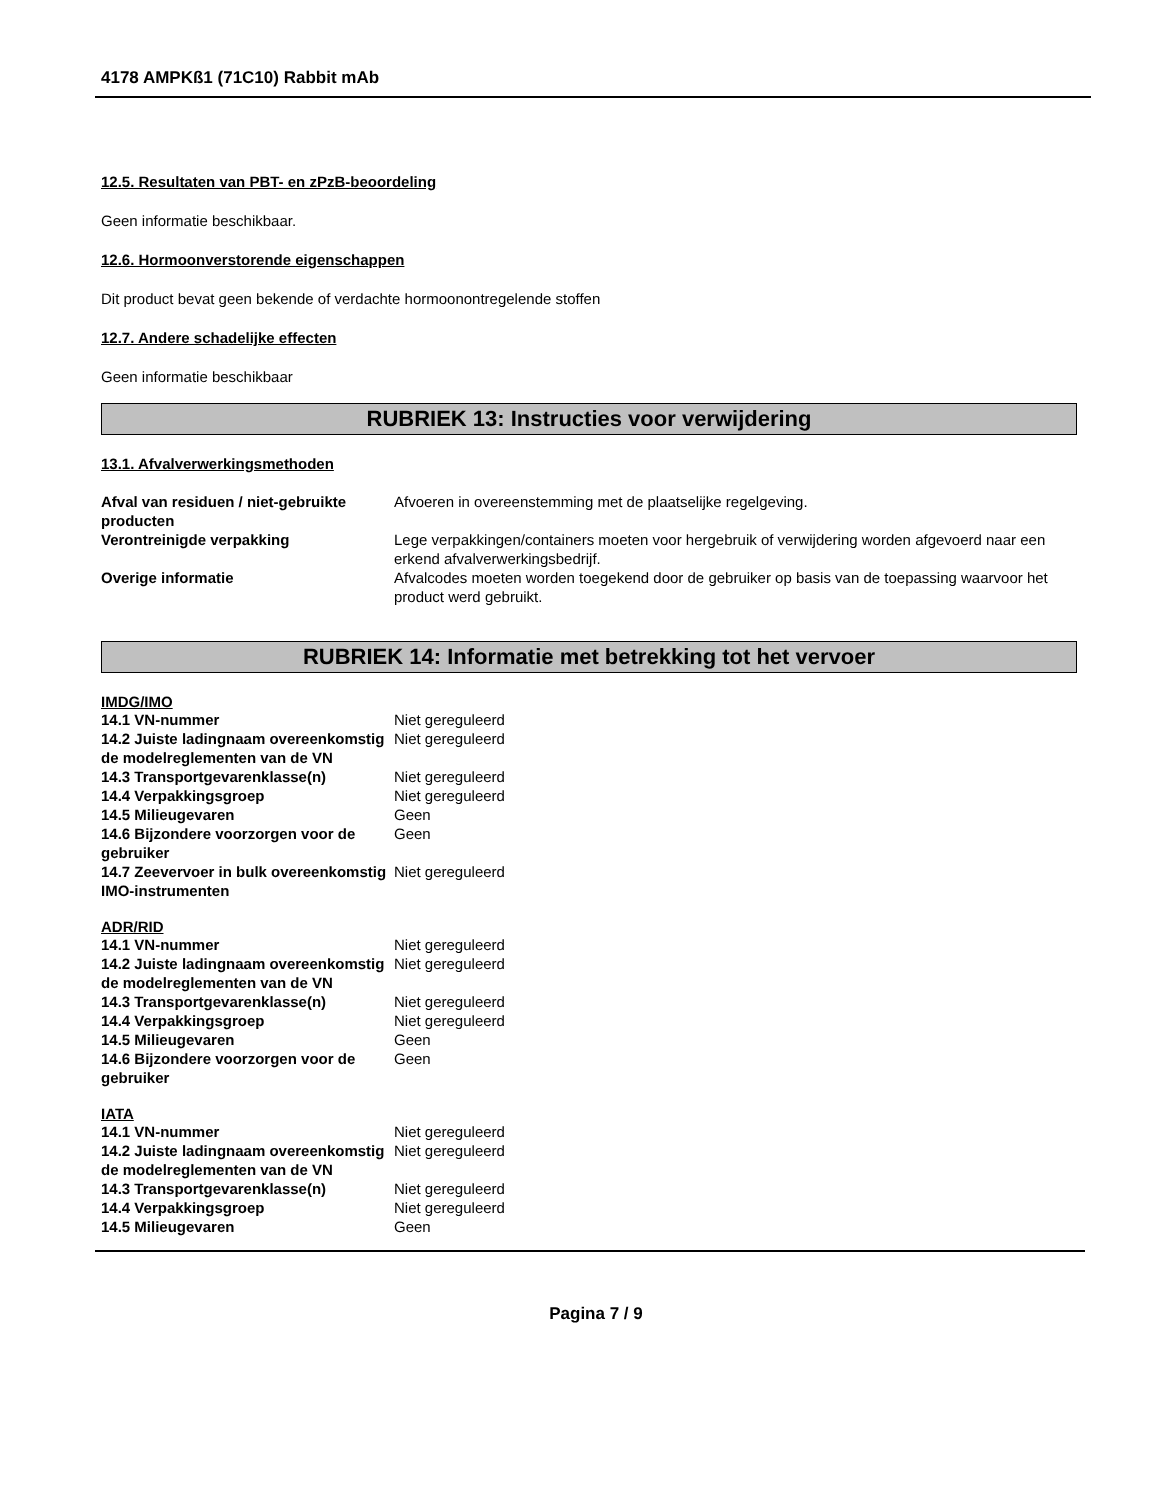4178 AMPKß1 (71C10) Rabbit mAb
12.5. Resultaten van PBT- en zPzB-beoordeling
Geen informatie beschikbaar.
12.6. Hormoonverstorende eigenschappen
Dit product bevat geen bekende of verdachte hormoonontregelende stoffen
12.7. Andere schadelijke effecten
Geen informatie beschikbaar
RUBRIEK 13: Instructies voor verwijdering
13.1. Afvalverwerkingsmethoden
| Afval van residuen / niet-gebruikte producten | Afvoeren in overeenstemming met de plaatselijke regelgeving. |
| Verontreinigde verpakking | Lege verpakkingen/containers moeten voor hergebruik of verwijdering worden afgevoerd naar een erkend afvalverwerkingsbedrijf. |
| Overige informatie | Afvalcodes moeten worden toegekend door de gebruiker op basis van de toepassing waarvoor het product werd gebruikt. |
RUBRIEK 14: Informatie met betrekking tot het vervoer
IMDG/IMO
| 14.1 VN-nummer | Niet gereguleerd |
| 14.2 Juiste ladingnaam overeenkomstig de modelreglementen van de VN | Niet gereguleerd |
| 14.3 Transportgevarenklasse(n) | Niet gereguleerd |
| 14.4 Verpakkingsgroep | Niet gereguleerd |
| 14.5 Milieugevaren | Geen |
| 14.6 Bijzondere voorzorgen voor de gebruiker | Geen |
| 14.7 Zeevervoer in bulk overeenkomstig IMO-instrumenten | Niet gereguleerd |
ADR/RID
| 14.1 VN-nummer | Niet gereguleerd |
| 14.2 Juiste ladingnaam overeenkomstig de modelreglementen van de VN | Niet gereguleerd |
| 14.3 Transportgevarenklasse(n) | Niet gereguleerd |
| 14.4 Verpakkingsgroep | Niet gereguleerd |
| 14.5 Milieugevaren | Geen |
| 14.6 Bijzondere voorzorgen voor de gebruiker | Geen |
IATA
| 14.1 VN-nummer | Niet gereguleerd |
| 14.2 Juiste ladingnaam overeenkomstig de modelreglementen van de VN | Niet gereguleerd |
| 14.3 Transportgevarenklasse(n) | Niet gereguleerd |
| 14.4 Verpakkingsgroep | Niet gereguleerd |
| 14.5 Milieugevaren | Geen |
Pagina 7 / 9